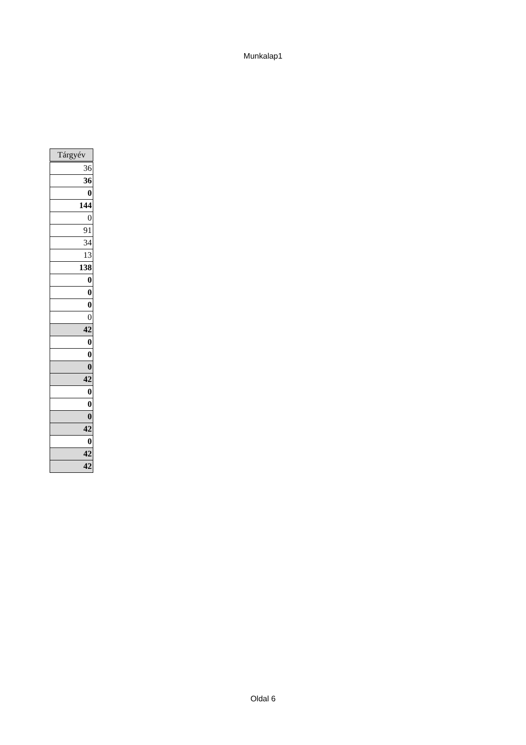Munkalap1
| Tárgyév |
| --- |
| 36 |
| 36 |
| 0 |
| 144 |
| 0 |
| 91 |
| 34 |
| 13 |
| 138 |
| 0 |
| 0 |
| 0 |
| 0 |
| 42 |
| 0 |
| 0 |
| 0 |
| 42 |
| 0 |
| 0 |
| 0 |
| 42 |
| 0 |
| 42 |
| 42 |
Oldal 6